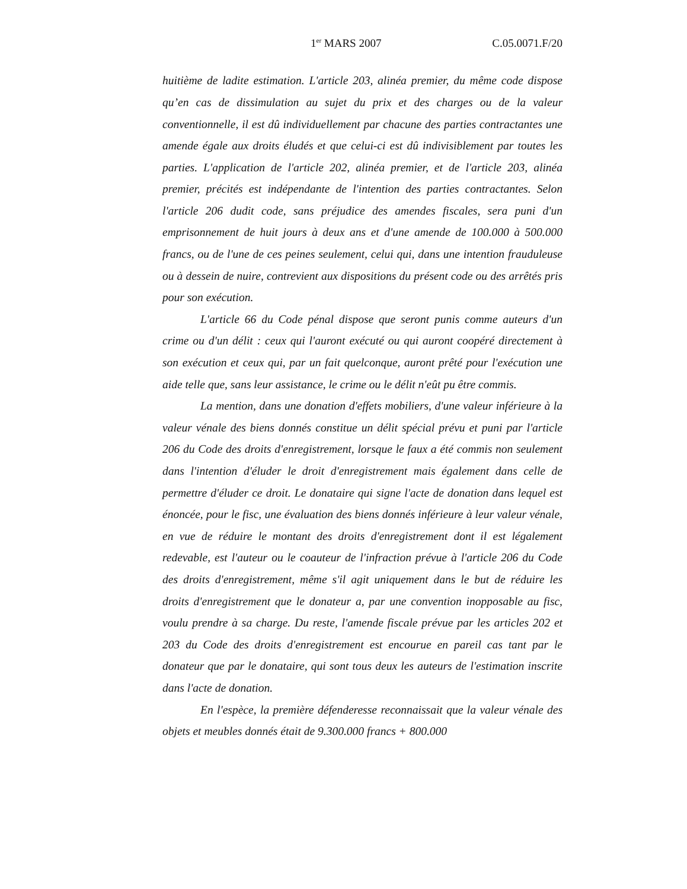1<sup>er</sup> MARS 2007 C.05.0071.F/20
huitième de ladite estimation. L'article 203, alinéa premier, du même code dispose qu’en cas de dissimulation au sujet du prix et des charges ou de la valeur conventionnelle, il est dû individuellement par chacune des parties contractantes une amende égale aux droits éludés et que celui-ci est dû indivisiblement par toutes les parties. L'application de l'article 202, alinéa premier, et de l'article 203, alinéa premier, précités est indépendante de l'intention des parties contractantes. Selon l'article 206 dudit code, sans préjudice des amendes fiscales, sera puni d'un emprisonnement de huit jours à deux ans et d'une amende de 100.000 à 500.000 francs, ou de l'une de ces peines seulement, celui qui, dans une intention frauduleuse ou à dessein de nuire, contrevient aux dispositions du présent code ou des arrêtés pris pour son exécution.
L'article 66 du Code pénal dispose que seront punis comme auteurs d'un crime ou d'un délit : ceux qui l'auront exécuté ou qui auront coopéré directement à son exécution et ceux qui, par un fait quelconque, auront prêté pour l'exécution une aide telle que, sans leur assistance, le crime ou le délit n'eût pu être commis.
La mention, dans une donation d'effets mobiliers, d'une valeur inférieure à la valeur vénale des biens donnés constitue un délit spécial prévu et puni par l'article 206 du Code des droits d'enregistrement, lorsque le faux a été commis non seulement dans l'intention d'éluder le droit d'enregistrement mais également dans celle de permettre d'éluder ce droit. Le donataire qui signe l'acte de donation dans lequel est énoncée, pour le fisc, une évaluation des biens donnés inférieure à leur valeur vénale, en vue de réduire le montant des droits d'enregistrement dont il est légalement redevable, est l'auteur ou le coauteur de l'infraction prévue à l'article 206 du Code des droits d'enregistrement, même s'il agit uniquement dans le but de réduire les droits d'enregistrement que le donateur a, par une convention inopposable au fisc, voulu prendre à sa charge. Du reste, l'amende fiscale prévue par les articles 202 et 203 du Code des droits d'enregistrement est encourue en pareil cas tant par le donateur que par le donataire, qui sont tous deux les auteurs de l'estimation inscrite dans l'acte de donation.
En l'espèce, la première défenderesse reconnaissait que la valeur vénale des objets et meubles donnés était de 9.300.000 francs + 800.000